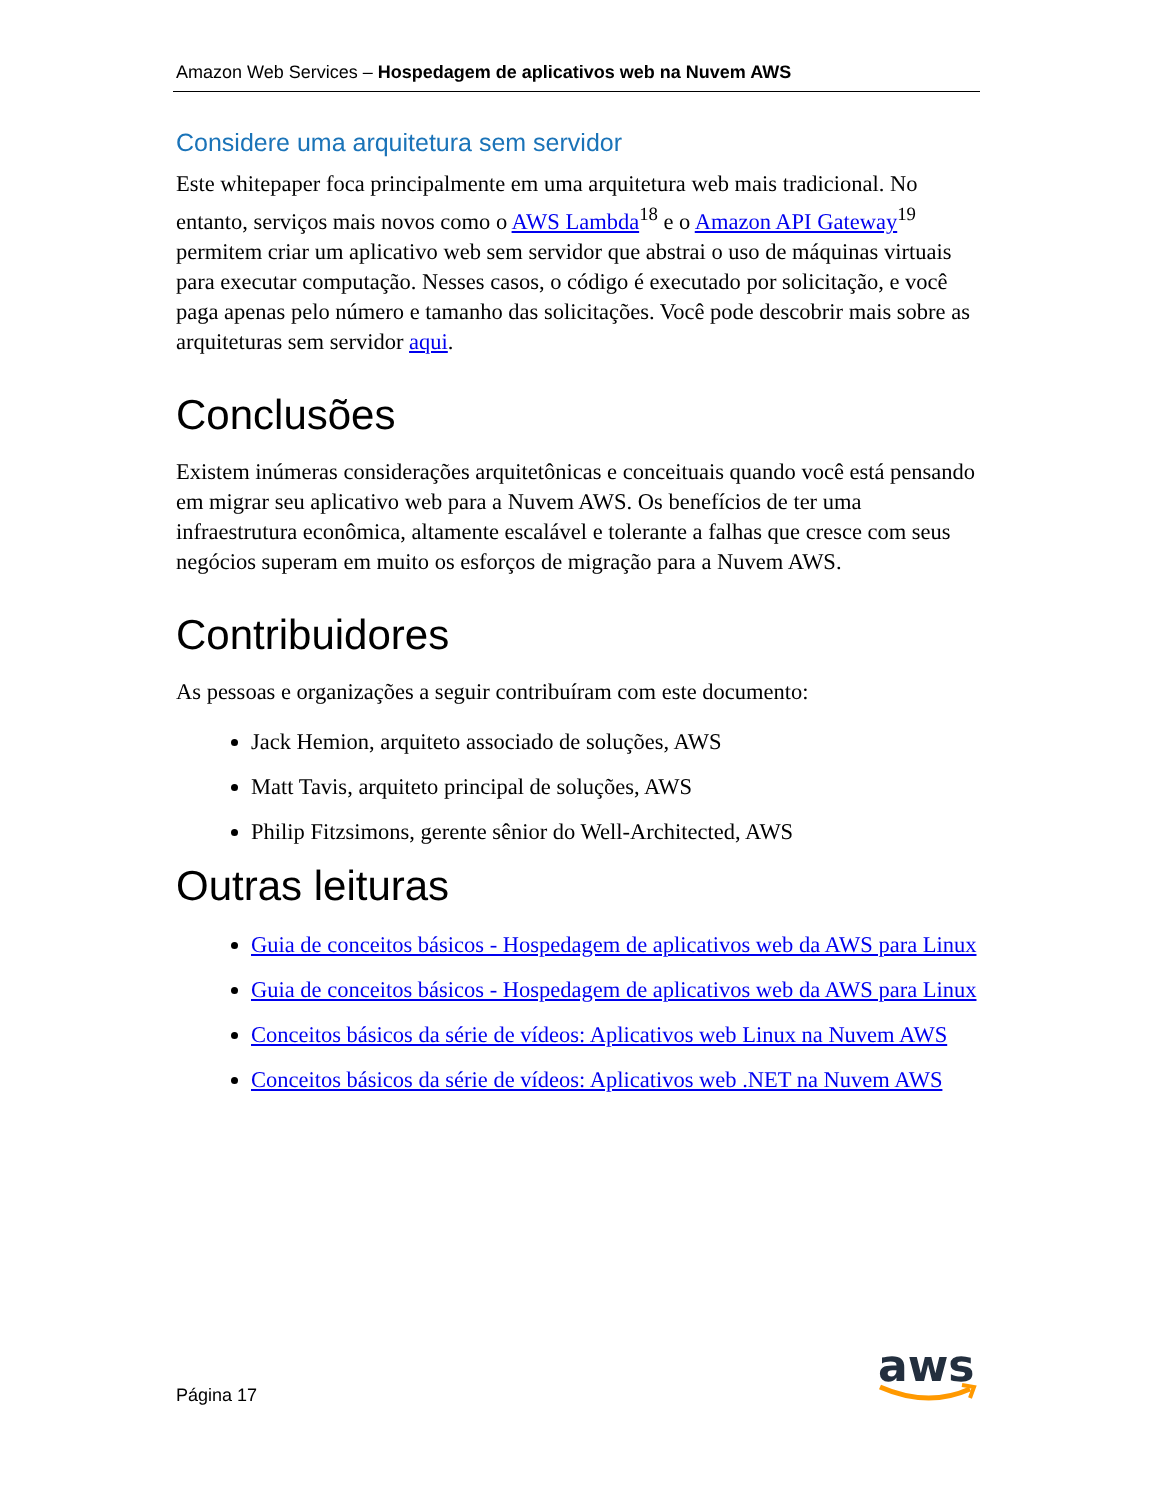Amazon Web Services – Hospedagem de aplicativos web na Nuvem AWS
Considere uma arquitetura sem servidor
Este whitepaper foca principalmente em uma arquitetura web mais tradicional. No entanto, serviços mais novos como o AWS Lambda<sup>18</sup> e o Amazon API Gateway<sup>19</sup> permitem criar um aplicativo web sem servidor que abstrai o uso de máquinas virtuais para executar computação. Nesses casos, o código é executado por solicitação, e você paga apenas pelo número e tamanho das solicitações. Você pode descobrir mais sobre as arquiteturas sem servidor aqui.
Conclusões
Existem inúmeras considerações arquitetônicas e conceituais quando você está pensando em migrar seu aplicativo web para a Nuvem AWS. Os benefícios de ter uma infraestrutura econômica, altamente escalável e tolerante a falhas que cresce com seus negócios superam em muito os esforços de migração para a Nuvem AWS.
Contribuidores
As pessoas e organizações a seguir contribuíram com este documento:
Jack Hemion, arquiteto associado de soluções, AWS
Matt Tavis, arquiteto principal de soluções, AWS
Philip Fitzsimons, gerente sênior do Well-Architected, AWS
Outras leituras
Guia de conceitos básicos - Hospedagem de aplicativos web da AWS para Linux
Guia de conceitos básicos - Hospedagem de aplicativos web da AWS para Linux
Conceitos básicos da série de vídeos: Aplicativos web Linux na Nuvem AWS
Conceitos básicos da série de vídeos: Aplicativos web .NET na Nuvem AWS
Página 17
aws